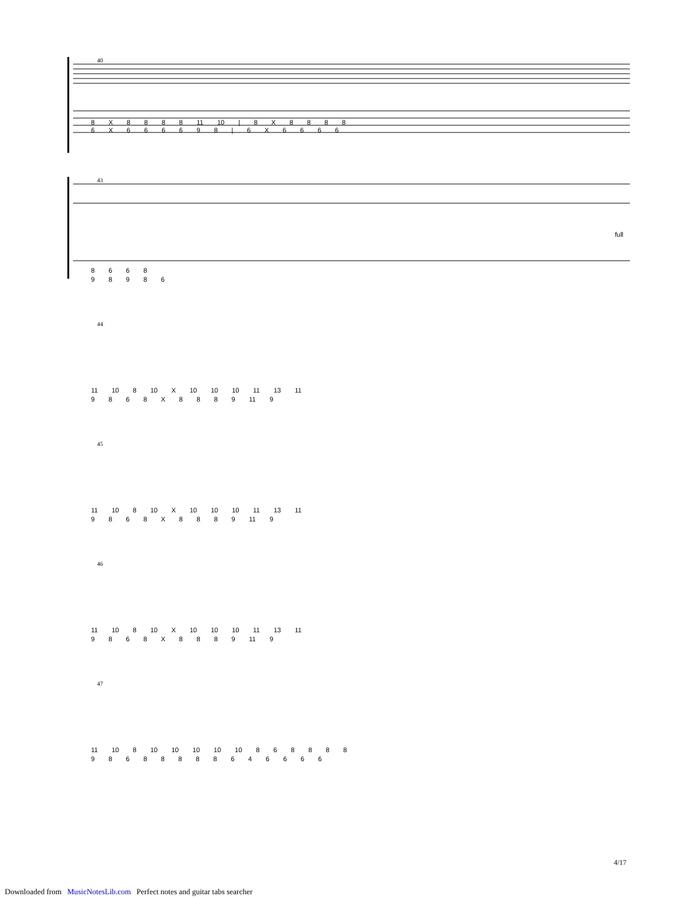40
8 X 8 8 8 8 11 10 | 8 X 8 8 8 8
6 X 6 6 6 6 9 8 | 6 X 6 6 6 6
43
full
8 6 6 8
9 8 9 8 6
44
11 10 8 10 X 10 10 10 11 13 11
9 8 6 8 X 8 8 8 9 11 9
45
11 10 8 10 X 10 10 10 11 13 11
9 8 6 8 X 8 8 8 9 11 9
46
11 10 8 10 X 10 10 10 11 13 11
9 8 6 8 X 8 8 8 9 11 9
47
11 10 8 10 10 10 10 10 8 6 8 8 8 8
9 8 6 8 8 8 8 8 6 4 6 6 6 6
4/17
Downloaded from MusicNotesLib.com Perfect notes and guitar tabs searcher